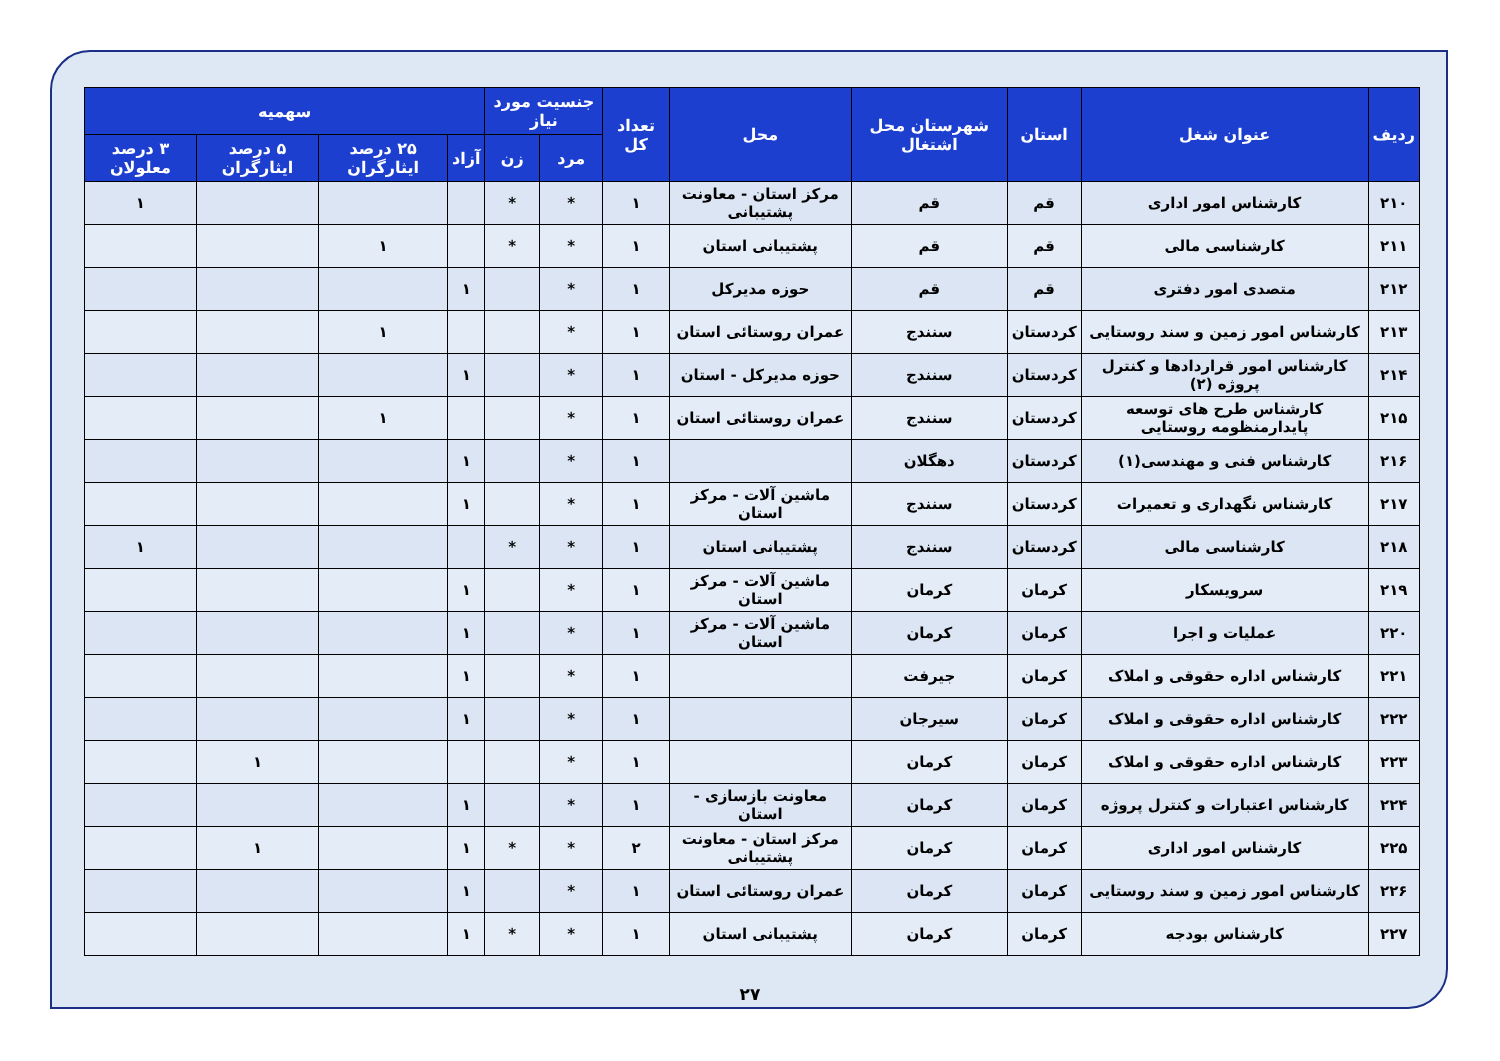| ردیف | عنوان شغل | استان | شهرستان محل اشتغال | محل | تعداد کل | جنسیت مورد نیاز | | سهمیه | | | |
| --- | --- | --- | --- | --- | --- | --- | --- | --- | --- | --- | --- |
| | | | | | | مرد | زن | آزاد | ۲۵ درصد ایثارگران | ۵ درصد ایثارگران | ۳ درصد معلولان |
| ۲۱۰ | کارشناس امور اداری | قم | قم | مرکز استان - معاونت پشتیبانی | ۱ | * | * | | | | ۱ |
| ۲۱۱ | کارشناسی مالی | قم | قم | پشتیبانی استان | ۱ | * | * | | ۱ | | |
| ۲۱۲ | متصدی امور دفتری | قم | قم | حوزه مدیرکل | ۱ | * | | ۱ | | | |
| ۲۱۳ | کارشناس امور زمین و سند روستایی | کردستان | سنندج | عمران روستائی استان | ۱ | * | | | ۱ | | |
| ۲۱۴ | کارشناس امور قراردادها و کنترل پروژه (۲) | کردستان | سنندج | حوزه مدیرکل - استان | ۱ | * | | ۱ | | | |
| ۲۱۵ | کارشناس طرح های توسعه پایدارمنظومه روستایی | کردستان | سنندج | عمران روستائی استان | ۱ | * | | | ۱ | | |
| ۲۱۶ | کارشناس فنی و مهندسی(۱) | کردستان | دهگلان | | ۱ | * | | ۱ | | | |
| ۲۱۷ | کارشناس نگهداری و تعمیرات | کردستان | سنندج | ماشین آلات - مرکز استان | ۱ | * | | ۱ | | | |
| ۲۱۸ | کارشناسی مالی | کردستان | سنندج | پشتیبانی استان | ۱ | * | * | | | | ۱ |
| ۲۱۹ | سرویسکار | کرمان | کرمان | ماشین آلات - مرکز استان | ۱ | * | | ۱ | | | |
| ۲۲۰ | عملیات و اجرا | کرمان | کرمان | ماشین آلات - مرکز استان | ۱ | * | | ۱ | | | |
| ۲۲۱ | کارشناس اداره حقوقی و املاک | کرمان | جیرفت | | ۱ | * | | ۱ | | | |
| ۲۲۲ | کارشناس اداره حقوقی و املاک | کرمان | سیرجان | | ۱ | * | | ۱ | | | |
| ۲۲۳ | کارشناس اداره حقوقی و املاک | کرمان | کرمان | | ۱ | * | | | | ۱ | |
| ۲۲۴ | کارشناس اعتبارات و کنترل پروژه | کرمان | کرمان | معاونت بازسازی - استان | ۱ | * | | ۱ | | | |
| ۲۲۵ | کارشناس امور اداری | کرمان | کرمان | مرکز استان - معاونت پشتیبانی | ۲ | * | * | ۱ | | ۱ | |
| ۲۲۶ | کارشناس امور زمین و سند روستایی | کرمان | کرمان | عمران روستائی استان | ۱ | * | | ۱ | | | |
| ۲۲۷ | کارشناس بودجه | کرمان | کرمان | پشتیبانی استان | ۱ | * | * | ۱ | | | |
۲۷